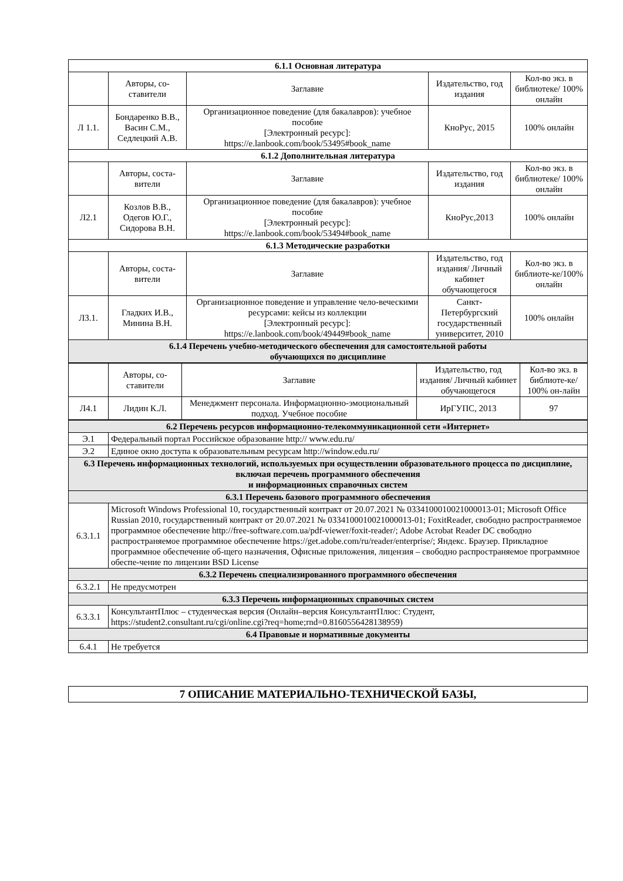| 6.1.1 Основная литература | | | | |
| --- | --- | --- | --- | --- |
| | Авторы, со-ставители | Заглавие | Издательство, год издания | Кол-во экз. в библиотеке/ 100% онлайн |
| Л 1.1. | Бондаренко В.В., Васин С.М., Седлецкий А.В. | Организационное поведение (для бакалавров): учебное пособие [Электронный ресурс]: https://e.lanbook.com/book/53495#book_name | КноРус, 2015 | 100% онлайн |
| 6.1.2 Дополнительная литература | | | | |
| | Авторы, соста-вители | Заглавие | Издательство, год издания | Кол-во экз. в библиотеке/ 100% онлайн |
| Л2.1 | Козлов В.В., Одегов Ю.Г., Сидорова В.Н. | Организационное поведение (для бакалавров): учебное пособие [Электронный ресурс]: https://e.lanbook.com/book/53494#book_name | КноРус,2013 | 100% онлайн |
| 6.1.3 Методические разработки | | | | |
| | Авторы, соста-вители | Заглавие | Издательство, год издания/ Личный кабинет обучающегося | Кол-во экз. в библиоте-ке/100% онлайн |
| Л3.1. | Гладких И.В., Минина В.Н. | Организационное поведение и управление чело-веческими ресурсами: кейсы из коллекции [Электронный ресурс]: https://e.lanbook.com/book/49449#book_name | Санкт-Петербургский государственный университет, 2010 | 100% онлайн |
| 6.1.4 Перечень учебно-методического обеспечения для самостоятельной работы обучающихся по дисциплине | | | | |
| | Авторы, со-ставители | Заглавие | Издательство, год издания/ Личный кабинет обучающегося | Кол-во экз. в библиоте-ке/ 100% он-лайн |
| Л4.1 | Лидин К.Л. | Менеджмент персонала. Информационно-эмоциональный подход. Учебное пособие | ИрГУПС, 2013 | 97 |
| 6.2 Перечень ресурсов информационно-телекоммуникационной сети «Интернет» | |
| --- | --- |
| Э.1 | Федеральный портал Российское образование http:// www.edu.ru/ |
| Э.2 | Единое окно доступа к образовательным ресурсам http://window.edu.ru/ |
| 6.3 Перечень информационных технологий, используемых при осуществлении образовательного процесса по дисциплине, включая перечень программного обеспечения и информационных справочных систем | |
| 6.3.1 Перечень базового программного обеспечения | |
| 6.3.1.1 | Microsoft Windows Professional 10, государственный контракт от 20.07.2021 № 0334100010021000013-01; Microsoft Office Russian 2010, государственный контракт от 20.07.2021 № 0334100010021000013-01; FoxitReader, свободно распространяемое программное обеспечение http://free-software.com.ua/pdf-viewer/foxit-reader/; Adobe Acrobat Reader DC свободно распространяемое программное обеспечение https://get.adobe.com/ru/reader/enterprise/; Яндекс. Браузер. Прикладное программное обеспечение об-щего назначения, Офисные приложения, лицензия – свободно распространяемое программное обеспе-чение по лицензии BSD License |
| 6.3.2 Перечень специализированного программного обеспечения | |
| 6.3.2.1 | Не предусмотрен |
| 6.3.3 Перечень информационных справочных систем | |
| 6.3.3.1 | КонсультантПлюс – студенческая версия (Онлайн–версия КонсультантПлюс: Студент, https://student2.consultant.ru/cgi/online.cgi?req=home;rnd=0.8160556428138959) |
| 6.4 Правовые и нормативные документы | |
| 6.4.1 | Не требуется |
7 ОПИСАНИЕ МАТЕРИАЛЬНО-ТЕХНИЧЕСКОЙ БАЗЫ,